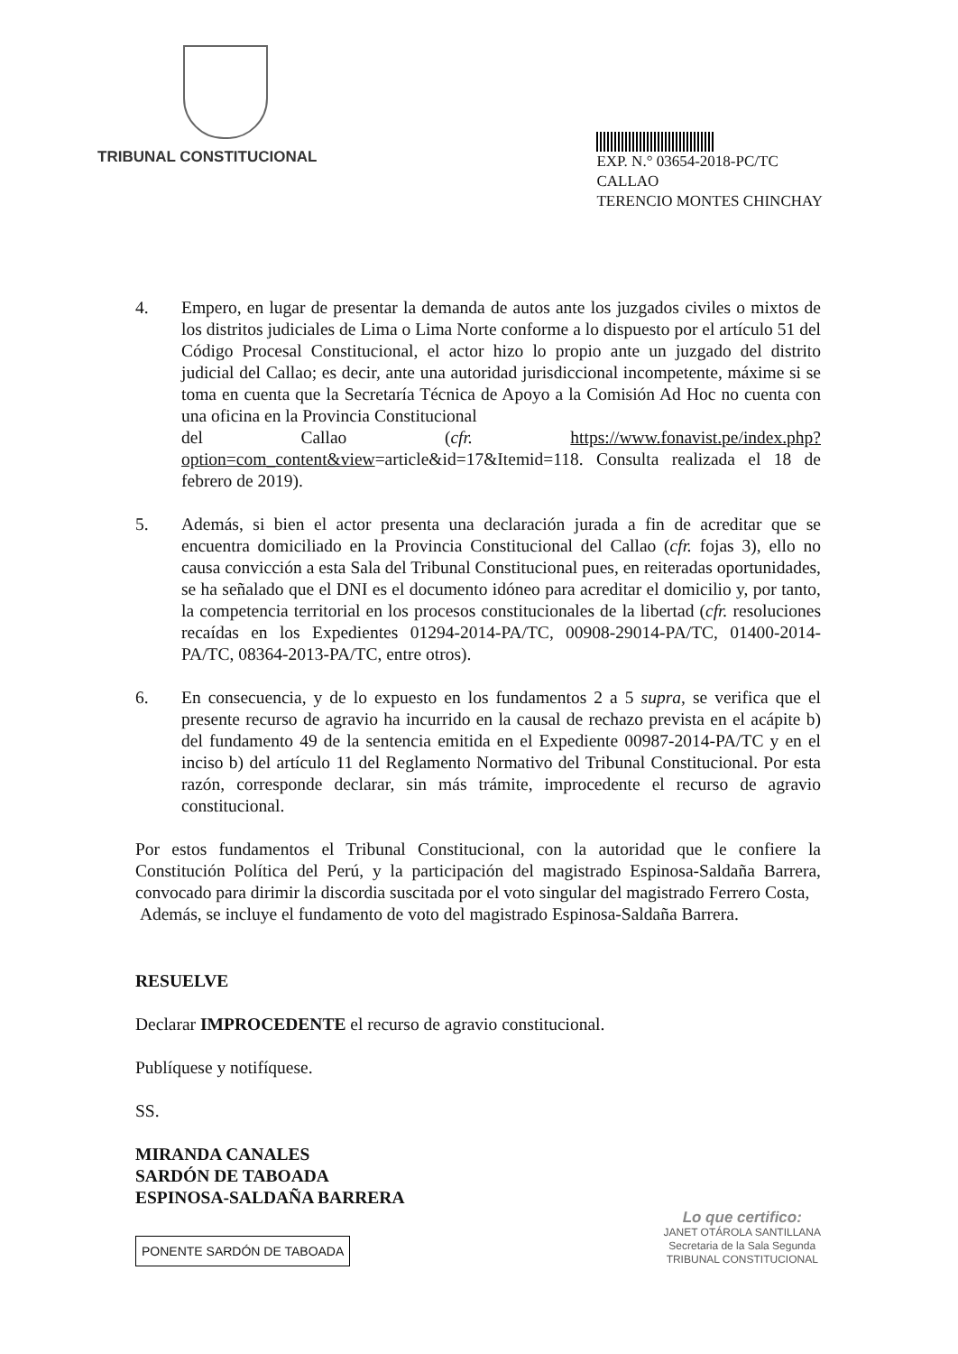TRIBUNAL CONSTITUCIONAL
EXP. N.° 03654-2018-PC/TC
CALLAO
TERENCIO MONTES CHINCHAY
4. Empero, en lugar de presentar la demanda de autos ante los juzgados civiles o mixtos de los distritos judiciales de Lima o Lima Norte conforme a lo dispuesto por el artículo 51 del Código Procesal Constitucional, el actor hizo lo propio ante un juzgado del distrito judicial del Callao; es decir, ante una autoridad jurisdiccional incompetente, máxime si se toma en cuenta que la Secretaría Técnica de Apoyo a la Comisión Ad Hoc no cuenta con una oficina en la Provincia Constitucional
del Callao (cfr. https://www.fonavist.pe/index.php?option=com_content&view=article&id=17&Itemid=118. Consulta realizada el 18 de febrero de 2019).
5. Además, si bien el actor presenta una declaración jurada a fin de acreditar que se encuentra domiciliado en la Provincia Constitucional del Callao (cfr. fojas 3), ello no causa convicción a esta Sala del Tribunal Constitucional pues, en reiteradas oportunidades, se ha señalado que el DNI es el documento idóneo para acreditar el domicilio y, por tanto, la competencia territorial en los procesos constitucionales de la libertad (cfr. resoluciones recaídas en los Expedientes 01294-2014-PA/TC, 00908-29014-PA/TC, 01400-2014-PA/TC, 08364-2013-PA/TC, entre otros).
6. En consecuencia, y de lo expuesto en los fundamentos 2 a 5 supra, se verifica que el presente recurso de agravio ha incurrido en la causal de rechazo prevista en el acápite b) del fundamento 49 de la sentencia emitida en el Expediente 00987-2014-PA/TC y en el inciso b) del artículo 11 del Reglamento Normativo del Tribunal Constitucional. Por esta razón, corresponde declarar, sin más trámite, improcedente el recurso de agravio constitucional.
Por estos fundamentos el Tribunal Constitucional, con la autoridad que le confiere la Constitución Política del Perú, y la participación del magistrado Espinosa-Saldaña Barrera, convocado para dirimir la discordia suscitada por el voto singular del magistrado Ferrero Costa,
Además, se incluye el fundamento de voto del magistrado Espinosa-Saldaña Barrera.
RESUELVE
Declarar IMPROCEDENTE el recurso de agravio constitucional.
Publíquese y notifíquese.
SS.
MIRANDA CANALES
SARDÓN DE TABOADA
ESPINOSA-SALDAÑA BARRERA
PONENTE SARDÓN DE TABOADA
Lo que certifico:
JANET OTÁROLA SANTILLANA
Secretaria de la Sala Segunda
TRIBUNAL CONSTITUCIONAL